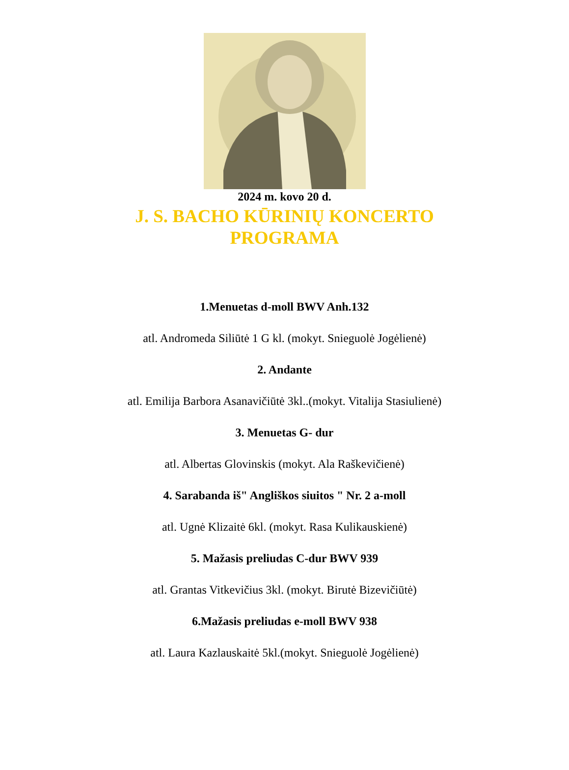2024 m. kovo 20 d.
J. S. BACHO KŪRINIŲ KONCERTO
PROGRAMA
1.Menuetas d-moll BWV Anh.132
atl. Andromeda Siliūtė 1 G kl. (mokyt. Snieguolė Jogėlienė)
2. Andante
atl. Emilija Barbora Asanavičiūtė 3kl..(mokyt. Vitalija Stasiulienė)
3. Menuetas G- dur
atl. Albertas Glovinskis (mokyt. Ala Raškevičienė)
4. Sarabanda iš" Angliškos siuitos " Nr. 2 a-moll
atl. Ugnė Klizaitė 6kl. (mokyt. Rasa Kulikauskienė)
5. Mažasis preliudas C-dur BWV 939
atl. Grantas Vitkevičius 3kl. (mokyt. Birutė Bizevičiūtė)
6.Mažasis preliudas e-moll BWV 938
atl. Laura Kazlauskaitė 5kl.(mokyt. Snieguolė Jogėlienė)